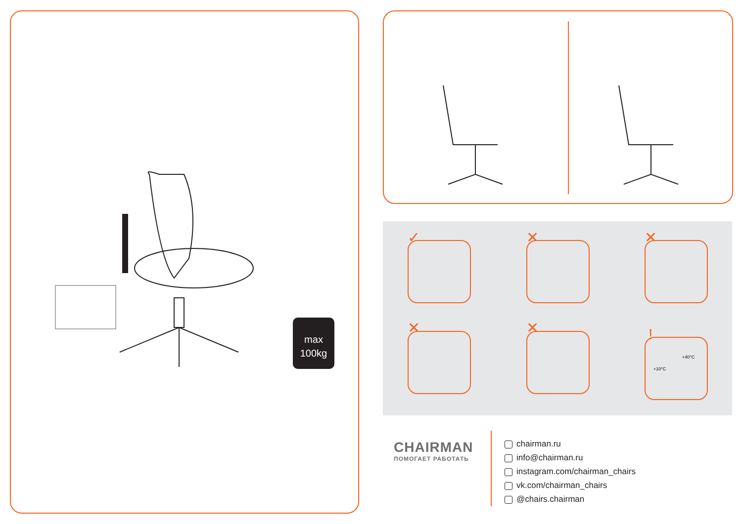max
100kg
✓ ✕ ✕
✕ ✕
+10°C
+40°C
!
CHAIRMAN
ПОМОГАЕТ РАБОТАТЬ
chairman.ru
info@chairman.ru
instagram.com/chairman_chairs
vk.com/chairman_chairs
@chairs.chairman